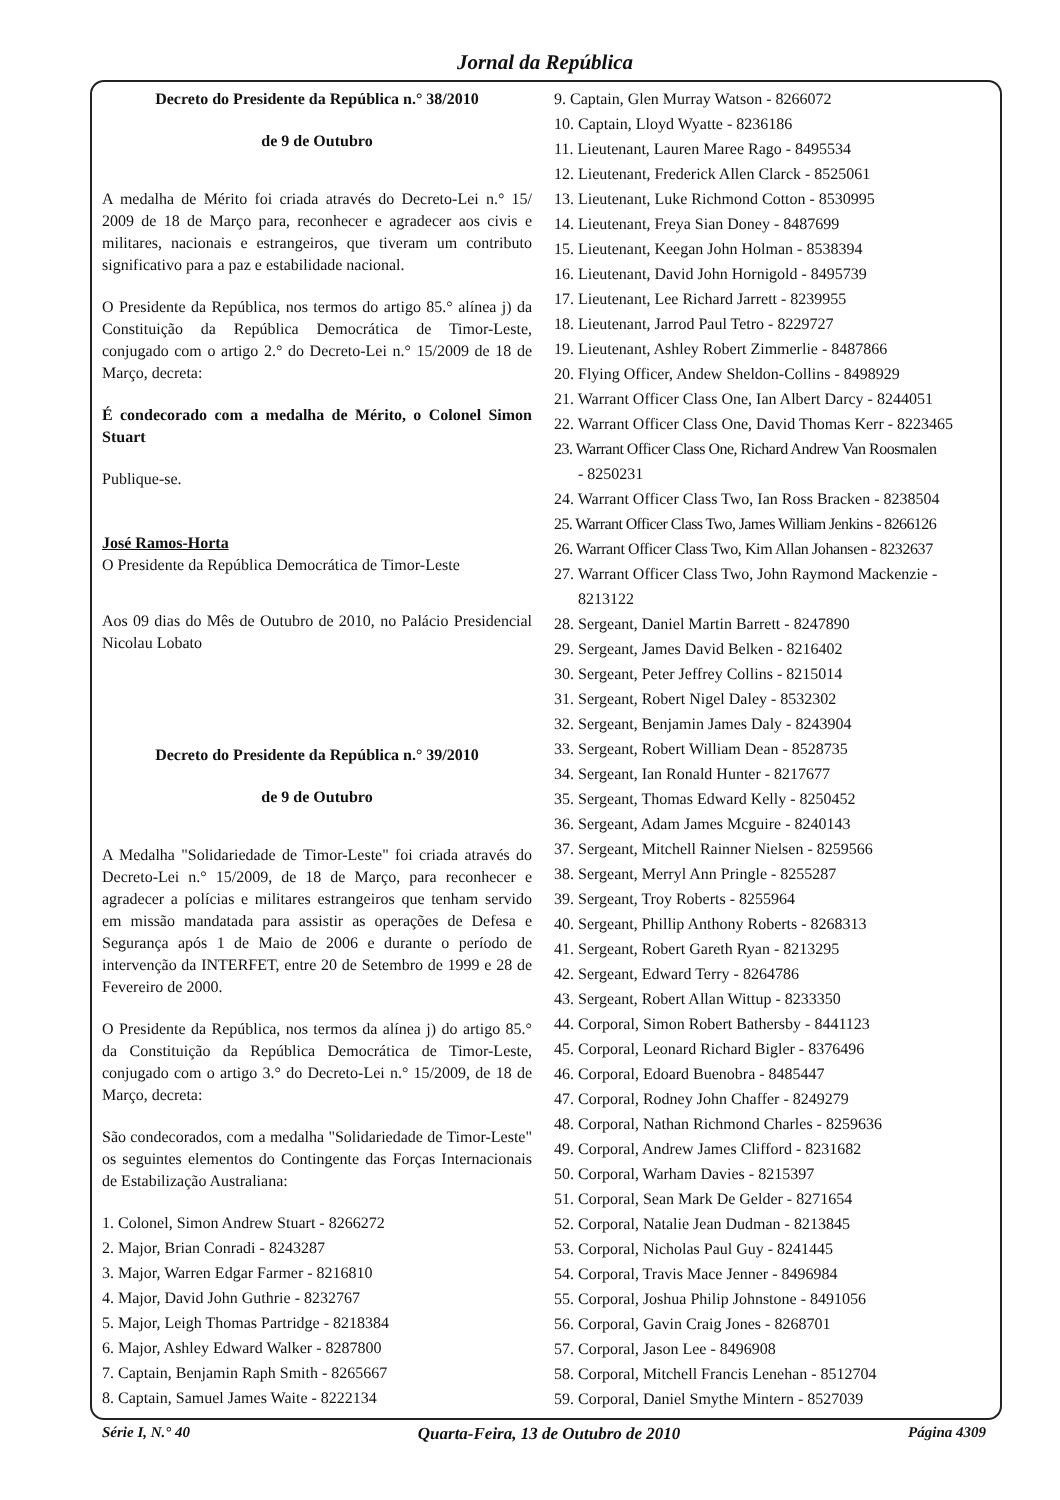Jornal da República
Decreto do Presidente da República n.° 38/2010
de 9 de Outubro
A medalha de Mérito foi criada através do Decreto-Lei n.° 15/ 2009 de 18 de Março para, reconhecer e agradecer aos civis e militares, nacionais e estrangeiros, que tiveram um contributo significativo para a paz e estabilidade nacional.
O Presidente da República, nos termos do artigo 85.° alínea j) da Constituição da República Democrática de Timor-Leste, conjugado com o artigo 2.° do Decreto-Lei n.° 15/2009 de 18 de Março, decreta:
É condecorado com a medalha de Mérito, o Colonel Simon Stuart
Publique-se.
José Ramos-Horta
O Presidente da República Democrática de Timor-Leste
Aos 09 dias do Mês de Outubro de 2010, no Palácio Presidencial Nicolau Lobato
Decreto do Presidente da República n.° 39/2010
de 9 de Outubro
A Medalha "Solidariedade de Timor-Leste" foi criada através do Decreto-Lei n.° 15/2009, de 18 de Março, para reconhecer e agradecer a polícias e militares estrangeiros que tenham servido em missão mandatada para assistir as operações de Defesa e Segurança após 1 de Maio de 2006 e durante o período de intervenção da INTERFET, entre 20 de Setembro de 1999 e 28 de Fevereiro de 2000.
O Presidente da República, nos termos da alínea j) do artigo 85.° da Constituição da República Democrática de Timor-Leste, conjugado com o artigo 3.° do Decreto-Lei n.° 15/2009, de 18 de Março, decreta:
São condecorados, com a medalha "Solidariedade de Timor-Leste" os seguintes elementos do Contingente das Forças Internacionais de Estabilização Australiana:
1. Colonel, Simon Andrew Stuart - 8266272
2. Major, Brian Conradi - 8243287
3. Major, Warren Edgar Farmer - 8216810
4. Major, David John Guthrie - 8232767
5. Major, Leigh Thomas Partridge - 8218384
6. Major, Ashley Edward Walker - 8287800
7. Captain, Benjamin Raph Smith - 8265667
8. Captain, Samuel James Waite - 8222134
9. Captain, Glen Murray Watson - 8266072
10. Captain, Lloyd Wyatte - 8236186
11. Lieutenant, Lauren Maree Rago - 8495534
12. Lieutenant, Frederick Allen Clarck - 8525061
13. Lieutenant, Luke Richmond Cotton - 8530995
14. Lieutenant, Freya Sian Doney - 8487699
15. Lieutenant, Keegan John Holman - 8538394
16. Lieutenant, David John Hornigold - 8495739
17. Lieutenant, Lee Richard Jarrett - 8239955
18. Lieutenant, Jarrod Paul Tetro - 8229727
19. Lieutenant, Ashley Robert Zimmerlie - 8487866
20. Flying Officer, Andew Sheldon-Collins - 8498929
21. Warrant Officer Class One, Ian Albert Darcy - 8244051
22. Warrant Officer Class One, David Thomas Kerr - 8223465
23. Warrant Officer Class One, Richard Andrew Van Roosmalen
- 8250231
24. Warrant Officer Class Two, Ian Ross Bracken - 8238504
25. Warrant Officer Class Two, James William Jenkins - 8266126
26. Warrant Officer Class Two, Kim Allan Johansen - 8232637
27. Warrant Officer Class Two, John Raymond Mackenzie -
8213122
28. Sergeant, Daniel Martin Barrett - 8247890
29. Sergeant, James David Belken - 8216402
30. Sergeant, Peter Jeffrey Collins - 8215014
31. Sergeant, Robert Nigel Daley - 8532302
32. Sergeant, Benjamin James Daly - 8243904
33. Sergeant, Robert William Dean - 8528735
34. Sergeant, Ian Ronald Hunter - 8217677
35. Sergeant, Thomas Edward Kelly - 8250452
36. Sergeant, Adam James Mcguire - 8240143
37. Sergeant, Mitchell Rainner Nielsen - 8259566
38. Sergeant, Merryl Ann Pringle - 8255287
39. Sergeant, Troy Roberts - 8255964
40. Sergeant, Phillip Anthony Roberts - 8268313
41. Sergeant, Robert Gareth Ryan - 8213295
42. Sergeant, Edward Terry - 8264786
43. Sergeant, Robert Allan Wittup - 8233350
44. Corporal, Simon Robert Bathersby - 8441123
45. Corporal, Leonard Richard Bigler - 8376496
46. Corporal, Edoard Buenobra - 8485447
47. Corporal, Rodney John Chaffer - 8249279
48. Corporal, Nathan Richmond Charles - 8259636
49. Corporal, Andrew James Clifford - 8231682
50. Corporal, Warham Davies - 8215397
51. Corporal, Sean Mark De Gelder - 8271654
52. Corporal, Natalie Jean Dudman - 8213845
53. Corporal, Nicholas Paul Guy - 8241445
54. Corporal, Travis Mace Jenner - 8496984
55. Corporal, Joshua Philip Johnstone - 8491056
56. Corporal, Gavin Craig Jones - 8268701
57. Corporal, Jason Lee - 8496908
58. Corporal, Mitchell Francis Lenehan - 8512704
59. Corporal, Daniel Smythe Mintern - 8527039
Série I, N.° 40 Quarta-Feira, 13 de Outubro de 2010 Página 4309